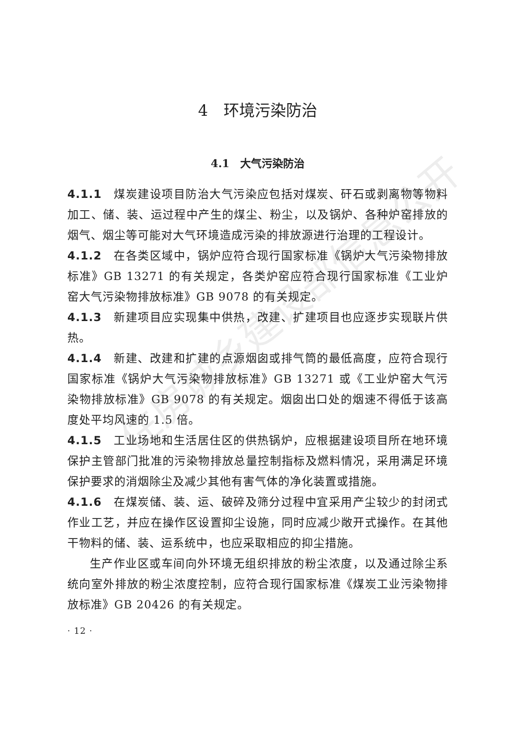住房城乡建设部信息公开
4　环境污染防治
4.1　大气污染防治
4.1.1　煤炭建设项目防治大气污染应包括对煤炭、矸石或剥离物等物料加工、储、装、运过程中产生的煤尘、粉尘，以及锅炉、各种炉窑排放的烟气、烟尘等可能对大气环境造成污染的排放源进行治理的工程设计。
4.1.2　在各类区域中，锅炉应符合现行国家标准《锅炉大气污染物排放标准》GB 13271 的有关规定，各类炉窑应符合现行国家标准《工业炉窑大气污染物排放标准》GB 9078 的有关规定。
4.1.3　新建项目应实现集中供热，改建、扩建项目也应逐步实现联片供热。
4.1.4　新建、改建和扩建的点源烟囱或排气筒的最低高度，应符合现行国家标准《锅炉大气污染物排放标准》GB 13271 或《工业炉窑大气污染物排放标准》GB 9078 的有关规定。烟囱出口处的烟速不得低于该高度处平均风速的 1.5 倍。
4.1.5　工业场地和生活居住区的供热锅炉，应根据建设项目所在地环境保护主管部门批准的污染物排放总量控制指标及燃料情况，采用满足环境保护要求的消烟除尘及减少其他有害气体的净化装置或措施。
4.1.6　在煤炭储、装、运、破碎及筛分过程中宜采用产尘较少的封闭式作业工艺，并应在操作区设置抑尘设施，同时应减少敞开式操作。在其他干物料的储、装、运系统中，也应采取相应的抑尘措施。
生产作业区或车间向外环境无组织排放的粉尘浓度，以及通过除尘系统向室外排放的粉尘浓度控制，应符合现行国家标准《煤炭工业污染物排放标准》GB 20426 的有关规定。
· 12 ·